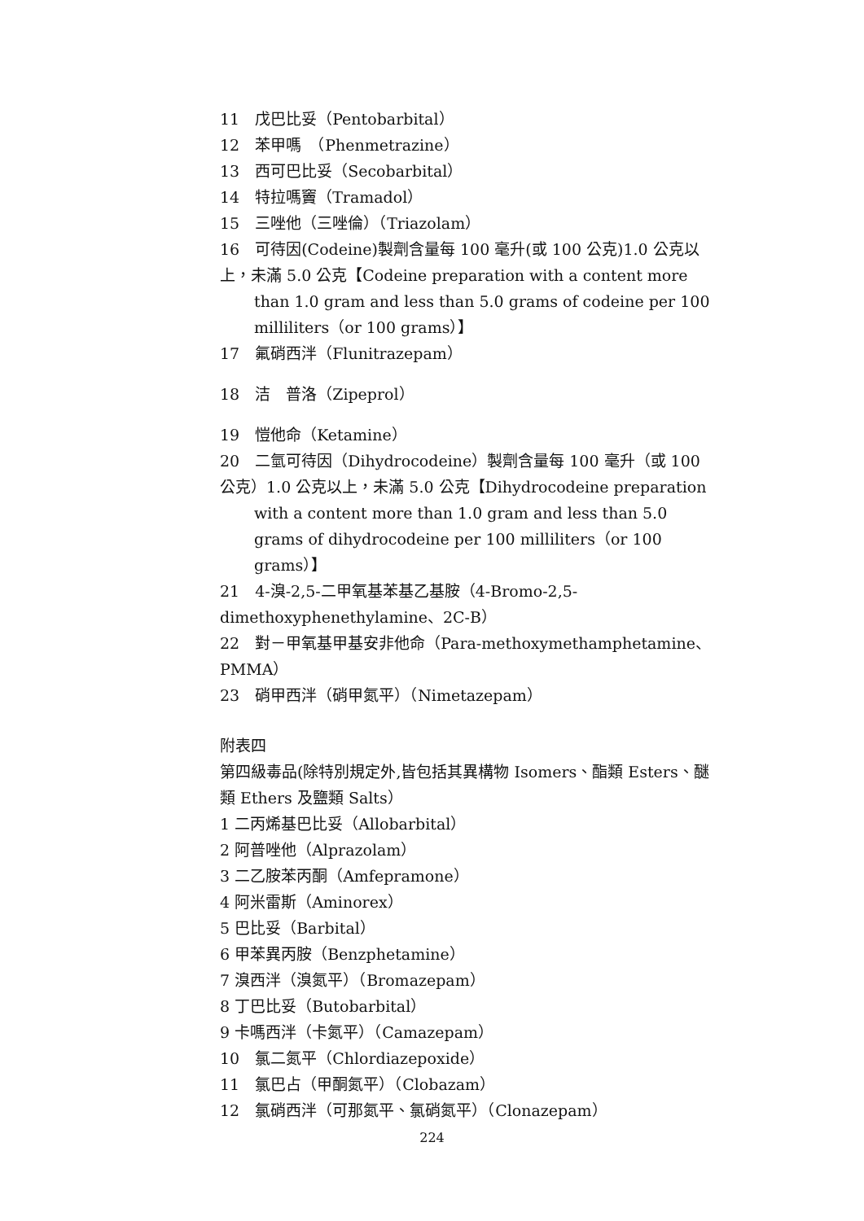11　戊巴比妥（Pentobarbital）
12　苯甲嗎　（Phenmetrazine）
13　西可巴比妥（Secobarbital）
14　特拉嗎竇（Tramadol）
15　三唑他（三唑倫）（Triazolam）
16　可待因(Codeine)製劑含量每 100 毫升(或 100 公克)1.0 公克以上，未滿 5.0 公克【Codeine preparation with a content more
than 1.0 gram and less than 5.0 grams of codeine per 100 milliliters（or 100 grams）】
17　氟硝西泮（Flunitrazepam）
18　洁　普洛（Zipeprol）
19　愷他命（Ketamine）
20　二氫可待因（Dihydrocodeine）製劑含量每 100 毫升（或 100 公克）1.0 公克以上，未滿 5.0 公克【Dihydrocodeine preparation
with a content more than 1.0 gram and less than 5.0 grams of dihydrocodeine per 100 milliliters（or 100 grams）】
21　4-溴-2,5-二甲氧基苯基乙基胺（4-Bromo-2,5-dimethoxyphenethylamine、2C-B）
22　對－甲氧基甲基安非他命（Para-methoxymethamphetamine、PMMA）
23　硝甲西泮（硝甲氮平）（Nimetazepam）
附表四
第四級毒品(除特別規定外,皆包括其異構物 Isomers、酯類 Esters、醚類 Ethers 及鹽類 Salts）
1 二丙烯基巴比妥（Allobarbital）
2 阿普唑他（Alprazolam）
3 二乙胺苯丙酮（Amfepramone）
4 阿米雷斯（Aminorex）
5 巴比妥（Barbital）
6 甲苯異丙胺（Benzphetamine）
7 溴西泮（溴氮平）（Bromazepam）
8 丁巴比妥（Butobarbital）
9 卡嗎西泮（卡氮平）（Camazepam）
10　氯二氮平（Chlordiazepoxide）
11　氯巴占（甲酮氮平）（Clobazam）
12　氯硝西泮（可那氮平、氯硝氮平）（Clonazepam）
224